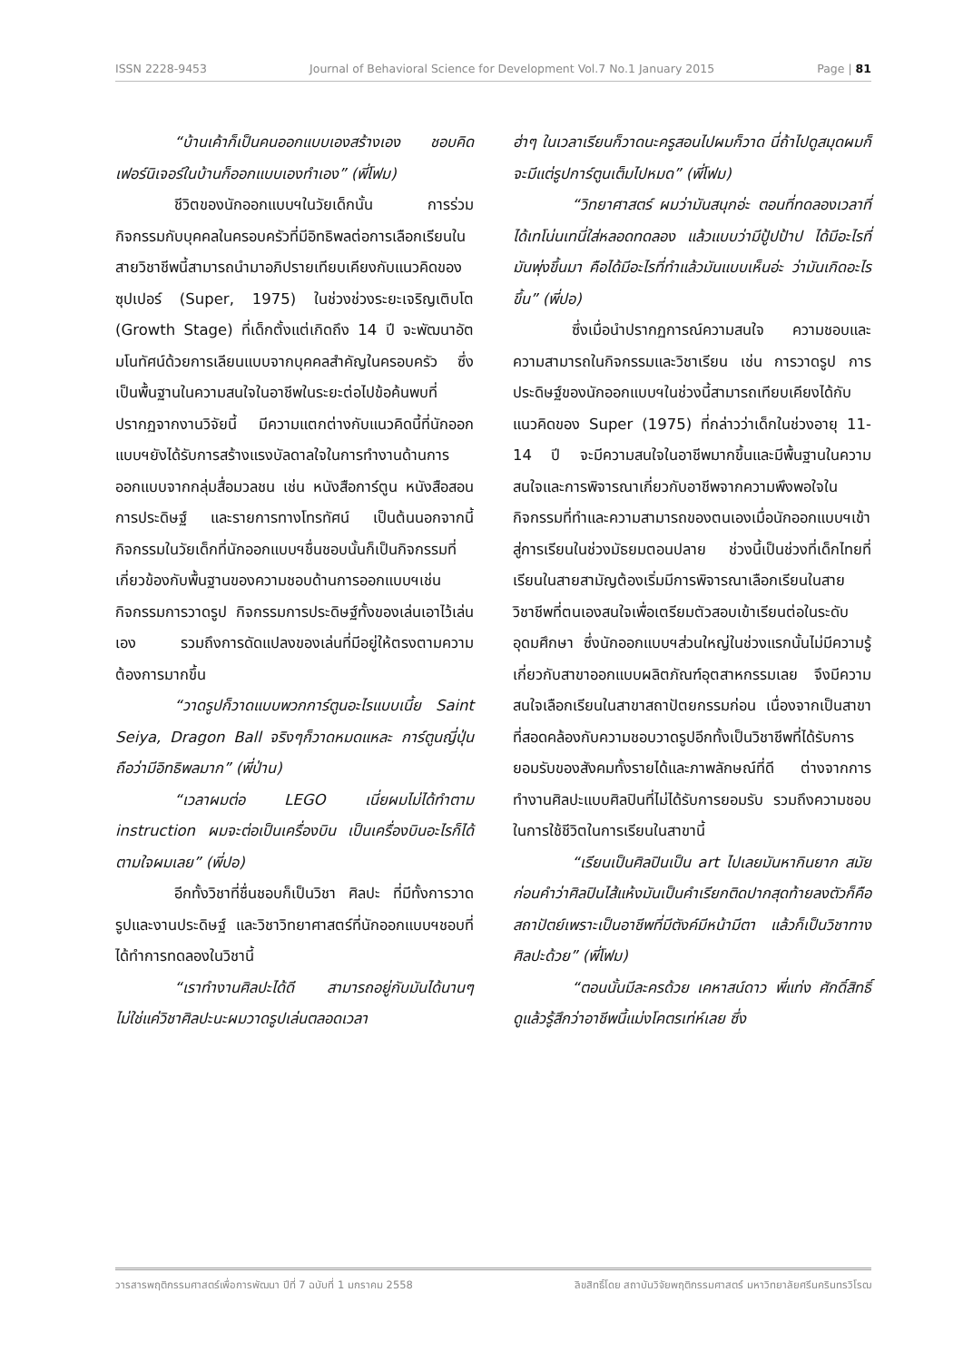ISSN 2228-9453 Journal of Behavioral Science for Development Vol.7 No.1 January 2015 Page | 81
“บ้านเค้าก็เป็นคนออกแบบเองสร้างเอง ชอบคิด เฟอร์นิเจอร์ในบ้านก็ออกแบบเองทำเอง” (พี่โฟม)
ชีวิตของนักออกแบบฯในวัยเด็กนั้น การร่วมกิจกรรมกับบุคคลในครอบครัวที่มีอิทธิพลต่อการเลือกเรียนในสายวิชาชีพนี้สามารถนำมาอภิปรายเทียบเคียงกับแนวคิดของซุปเปอร์ (Super, 1975) ในช่วงช่วงระยะเจริญเติบโต (Growth Stage) ที่เด็กตั้งแต่เกิดถึง 14 ปี จะพัฒนาอัตมโนทัศน์ด้วยการเลียนแบบจากบุคคลสำคัญในครอบครัว ซึ่งเป็นพื้นฐานในความสนใจในอาชีพในระยะต่อไปข้อค้นพบที่ปรากฏจากงานวิจัยนี้ มีความแตกต่างกับแนวคิดนี้ที่นักออกแบบฯยังได้รับการสร้างแรงบัลดาลใจในการทำงานด้านการออกแบบจากกลุ่มสื่อมวลชน เช่น หนังสือการ์ตูน หนังสือสอนการประดิษฐ์ และรายการทางโทรทัศน์ เป็นต้นนอกจากนี้กิจกรรมในวัยเด็กที่นักออกแบบฯชื่นชอบนั้นก็เป็นกิจกรรมที่เกี่ยวข้องกับพื้นฐานของความชอบด้านการออกแบบฯเช่น กิจกรรมการวาดรูป กิจกรรมการประดิษฐ์ทั้งของเล่นเอาไว้เล่นเอง รวมถึงการดัดแปลงของเล่นที่มีอยู่ให้ตรงตามความต้องการมากขึ้น
“วาดรูปก็วาดแบบพวกการ์ตูนอะไรแบบเนี้ย Saint Seiya, Dragon Ball จริงๆก็วาดหมดแหละ การ์ตูนญี่ปุ่นถือว่ามีอิทธิพลมาก” (พี่ป่าน)
“เวลาผมต่อ LEGO เนี่ยผมไม่ได้ทำตาม instruction ผมจะต่อเป็นเครื่องบิน เป็นเครื่องบินอะไรก็ได้ตามใจผมเลย” (พี่ปอ)
อีกทั้งวิชาที่ชื่นชอบก็เป็นวิชา ศิลปะ ที่มีทั้งการวาดรูปและงานประดิษฐ์ และวิชาวิทยาศาสตร์ที่นักออกแบบฯชอบที่ได้ทำการทดลองในวิชานี้
“เราทำงานศิลปะได้ดี สามารถอยู่กับมันได้นานๆ ไม่ใช่แค่วิชาศิลปะนะผมวาดรูปเล่นตลอดเวลา
ฮ่าๆ ในเวลาเรียนก็วาดนะครูสอนไปผมก็วาด นี่ถ้าไปดูสมุดผมก็จะมีแต่รูปการ์ตูนเต็มไปหมด” (พี่โฟม)
“วิทยาศาสตร์ ผมว่ามันสนุกอ่ะ ตอนที่ทดลองเวลาที่ได้เทโน่นเทนี่ใส่หลอดทดลอง แล้วแบบว่ามีปู้ปป้าป ได้มีอะไรที่มันพุ่งขึ้นมา คือได้มีอะไรที่ทำแล้วมันแบบเห็นอ่ะ ว่ามันเกิดอะไรขึ้น” (พี่ปอ)
ซึ่งเมื่อนำปรากฏการณ์ความสนใจ ความชอบและความสามารถในกิจกรรมและวิชาเรียน เช่น การวาดรูป การประดิษฐ์ของนักออกแบบฯในช่วงนี้สามารถเทียบเคียงได้กับแนวคิดของ Super (1975) ที่กล่าวว่าเด็กในช่วงอายุ 11-14 ปี จะมีความสนใจในอาชีพมากขึ้นและมีพื้นฐานในความสนใจและการพิจารณาเกี่ยวกับอาชีพจากความพึงพอใจในกิจกรรมที่ทำและความสามารถของตนเองเมื่อนักออกแบบฯเข้าสู่การเรียนในช่วงมัธยมตอนปลาย ช่วงนี้เป็นช่วงที่เด็กไทยที่เรียนในสายสามัญต้องเริ่มมีการพิจารณาเลือกเรียนในสายวิชาชีพที่ตนเองสนใจเพื่อเตรียมตัวสอบเข้าเรียนต่อในระดับอุดมศึกษา ซึ่งนักออกแบบฯส่วนใหญ่ในช่วงแรกนั้นไม่มีความรู้เกี่ยวกับสาขาออกแบบผลิตภัณฑ์อุตสาหกรรมเลย จึงมีความสนใจเลือกเรียนในสาขาสถาปัตยกรรมก่อน เนื่องจากเป็นสาขาที่สอดคล้องกับความชอบวาดรูปอีกทั้งเป็นวิชาชีพที่ได้รับการยอมรับของสังคมทั้งรายได้และภาพลักษณ์ที่ดี ต่างจากการทำงานศิลปะแบบศิลปินที่ไม่ได้รับการยอมรับ รวมถึงความชอบในการใช้ชีวิตในการเรียนในสาขานี้
“เรียนเป็นศิลปินเป็น art ไปเลยมันหากินยาก สมัยก่อนคำว่าศิลปินไส้แห้งมันเป็นคำเรียกติดปากสุดท้ายลงตัวก็คือสถาปัตย์เพราะเป็นอาชีพที่มีตังค์มีหน้ามีตา แล้วก็เป็นวิชาทางศิลปะด้วย” (พี่โฟม)
“ตอนนั้นมีละครด้วย เคหาสน์ดาว พี่แท่ง ศักดิ์สิทธิ์ ดูแล้วรู้สึกว่าอาชีพนี้แม่งโคตรเท่ห์เลย ซึ่ง
วารสารพฤติกรรมศาสตร์เพื่อการพัฒนา ปีที่ 7 ฉบับที่ 1 มกราคม 2558 ลิขสิทธิ์โดย สถาบันวิจัยพฤติกรรมศาสตร์ มหาวิทยาลัยศรีนครินทรวิโรฒ